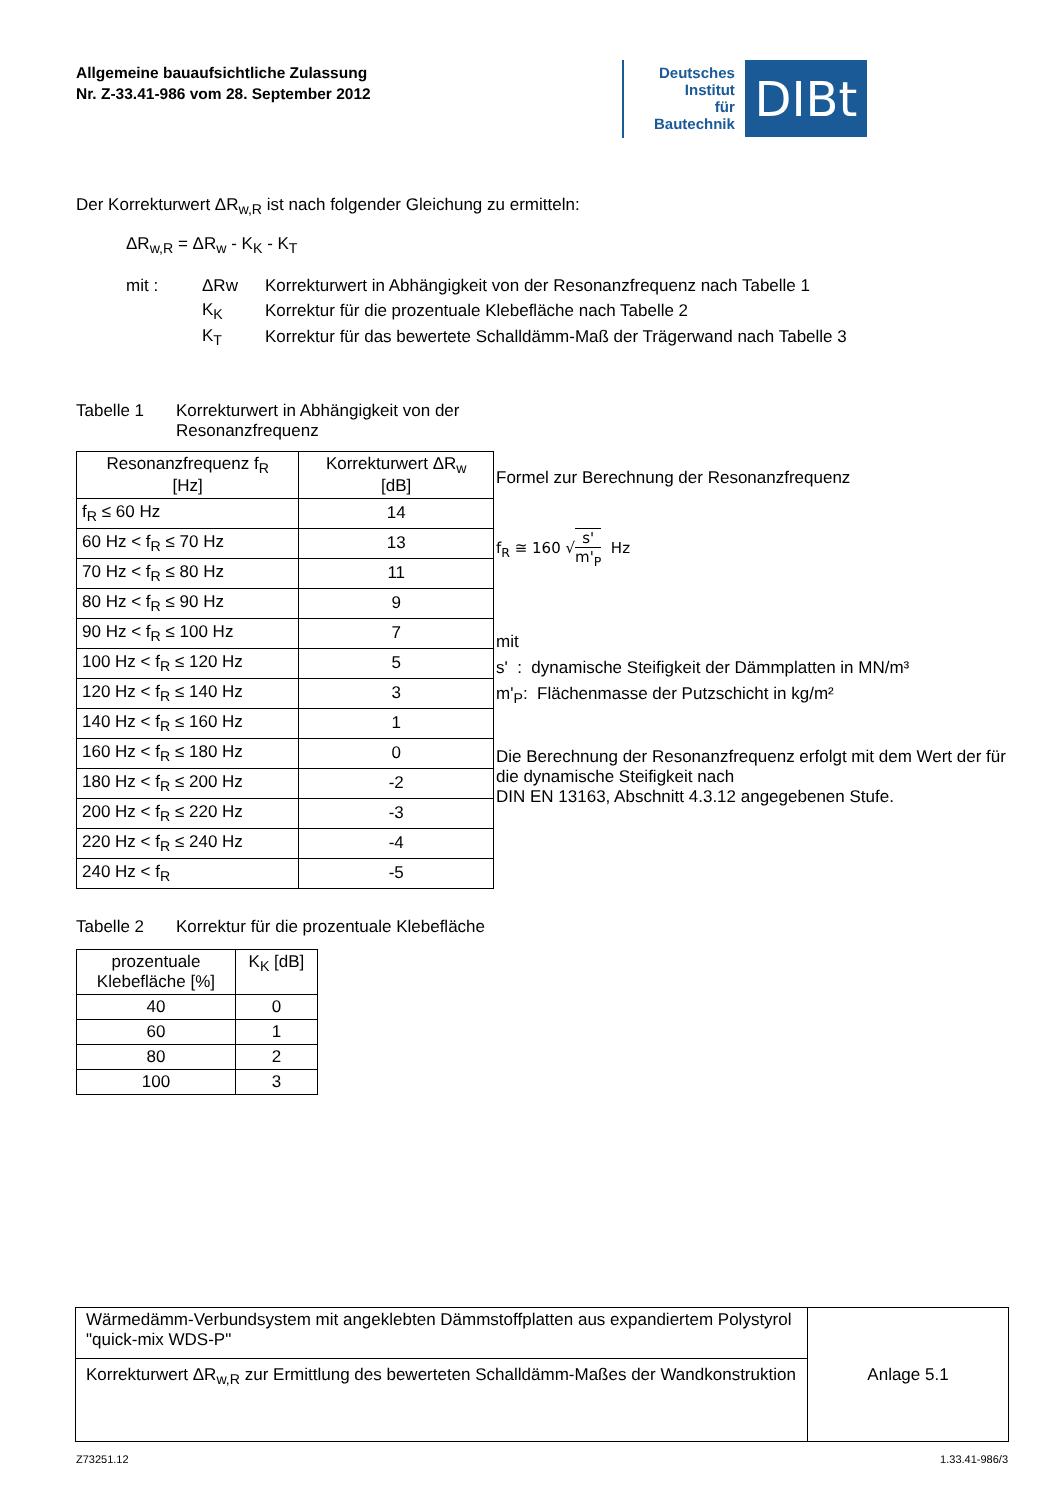Allgemeine bauaufsichtliche Zulassung
Nr. Z-33.41-986 vom 28. September 2012
Deutsches
Institut
für
Bautechnik
DIBt
Der Korrekturwert ΔR<sub>w,R</sub> ist nach folgender Gleichung zu ermitteln:
ΔR<sub>w,R</sub> = ΔR<sub>w</sub> - K<sub>K</sub> - K<sub>T</sub>
| mit : | ΔRw | Korrekturwert in Abhängigkeit von der Resonanzfrequenz nach Tabelle 1 |
| | K<sub>K</sub> | Korrektur für die prozentuale Klebefläche nach Tabelle 2 |
| | K<sub>T</sub> | Korrektur für das bewertete Schalldämm-Maß der Trägerwand nach Tabelle 3 |
Tabelle 1 Korrekturwert in Abhängigkeit von der Resonanzfrequenz
| Resonanzfrequenz f<sub>R</sub> [Hz] | Korrekturwert ΔR<sub>w</sub> [dB] |
| --- | --- |
| f<sub>R</sub> ≤ 60 Hz | 14 |
| 60 Hz < f<sub>R</sub> ≤ 70 Hz | 13 |
| 70 Hz < f<sub>R</sub> ≤ 80 Hz | 11 |
| 80 Hz < f<sub>R</sub> ≤ 90 Hz | 9 |
| 90 Hz < f<sub>R</sub> ≤ 100 Hz | 7 |
| 100 Hz < f<sub>R</sub> ≤ 120 Hz | 5 |
| 120 Hz < f<sub>R</sub> ≤ 140 Hz | 3 |
| 140 Hz < f<sub>R</sub> ≤ 160 Hz | 1 |
| 160 Hz < f<sub>R</sub> ≤ 180 Hz | 0 |
| 180 Hz < f<sub>R</sub> ≤ 200 Hz | -2 |
| 200 Hz < f<sub>R</sub> ≤ 220 Hz | -3 |
| 220 Hz < f<sub>R</sub> ≤ 240 Hz | -4 |
| 240 Hz < f<sub>R</sub> | -5 |
Tabelle 2 Korrektur für die prozentuale Klebefläche
| prozentuale Klebefläche [%] | K<sub>K</sub> [dB] |
| --- | --- |
| 40 | 0 |
| 60 | 1 |
| 80 | 2 |
| 100 | 3 |
Formel zur Berechnung der Resonanzfrequenz
f<sub>R</sub> ≅ 160 √s' m'<sub>P</sub> Hz
mit
s' : dynamische Steifigkeit der Dämmplatten in MN/m³
m'<sub>P</sub>: Flächenmasse der Putzschicht in kg/m²
Die Berechnung der Resonanzfrequenz erfolgt mit dem Wert der für die dynamische Steifigkeit nach
DIN EN 13163, Abschnitt 4.3.12 angegebenen Stufe.
| Wärmedämm-Verbundsystem mit angeklebten Dämmstoffplatten aus expandiertem Polystyrol "quick-mix WDS-P" | Anlage 5.1 |
| Korrekturwert ΔR<sub>w,R</sub> zur Ermittlung des bewerteten Schalldämm-Maßes der Wandkonstruktion | |
Z73251.12 1.33.41-986/3